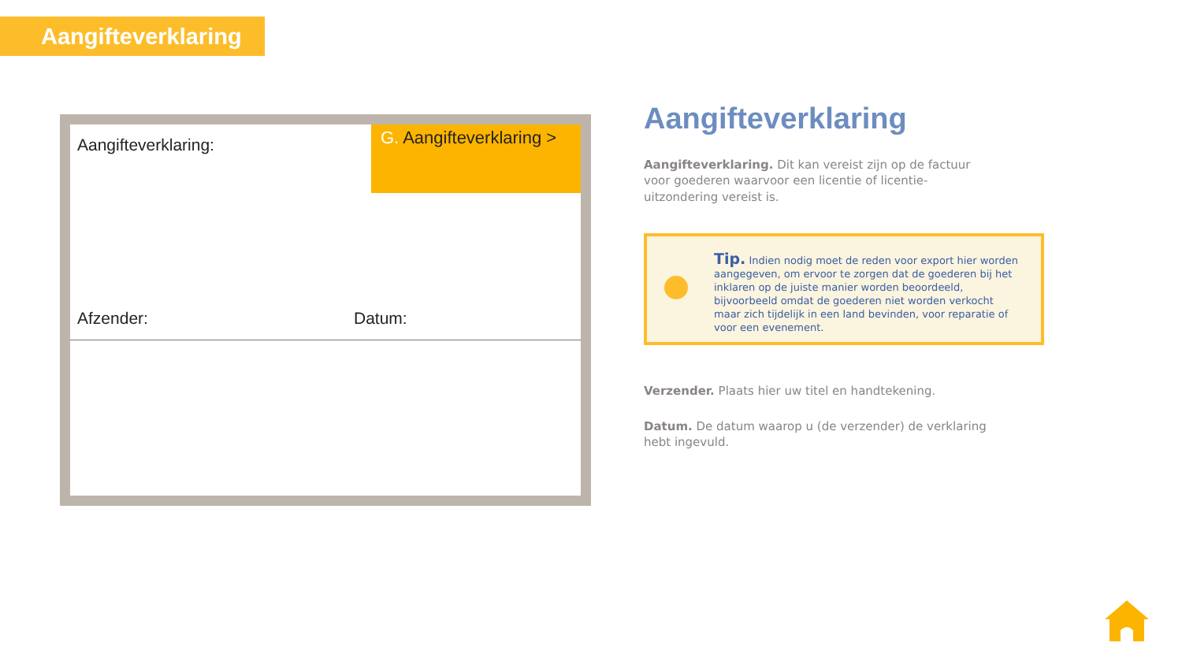Aangifteverklaring
Aangifteverklaring:
G. Aangifteverklaring >
Afzender: Datum:
Aangifteverklaring
Aangifteverklaring. Dit kan vereist zijn op de factuur voor goederen waarvoor een licentie of licentie-uitzondering vereist is.
Tip. Indien nodig moet de reden voor export hier worden aangegeven, om ervoor te zorgen dat de goederen bij het inklaren op de juiste manier worden beoordeeld, bijvoorbeeld omdat de goederen niet worden verkocht maar zich tijdelijk in een land bevinden, voor reparatie of voor een evenement.
Verzender. Plaats hier uw titel en handtekening.
Datum. De datum waarop u (de verzender) de verklaring hebt ingevuld.